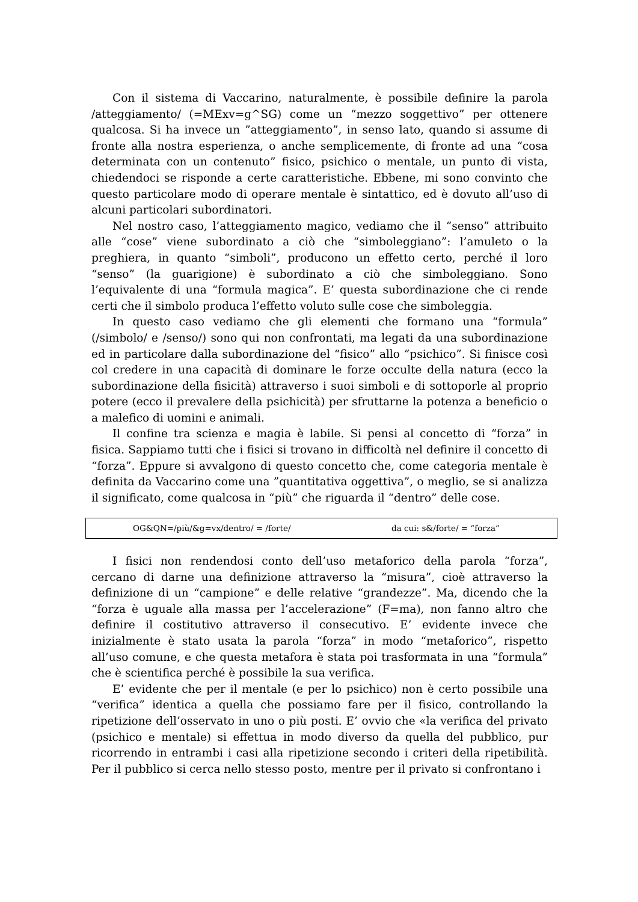Con il sistema di Vaccarino, naturalmente, è possibile definire la parola /atteggiamento/ (=MExv=g^SG) come un “mezzo soggettivo” per ottenere qualcosa. Si ha invece un ”atteggiamento”, in senso lato, quando si assume di fronte alla nostra esperienza, o anche semplicemente, di fronte ad una “cosa determinata con un contenuto” fisico, psichico o mentale, un punto di vista, chiedendoci se risponde a certe caratteristiche. Ebbene, mi sono convinto che questo particolare modo di operare mentale è sintattico, ed è dovuto all’uso di alcuni particolari subordinatori.
Nel nostro caso, l’atteggiamento magico, vediamo che il “senso” attribuito alle “cose” viene subordinato a ciò che “simboleggiano”: l’amuleto o la preghiera, in quanto “simboli”, producono un effetto certo, perché il loro “senso” (la guarigione) è subordinato a ciò che simboleggiano. Sono l’equivalente di una “formula magica”. E’ questa subordinazione che ci rende certi che il simbolo produca l’effetto voluto sulle cose che simboleggia.
In questo caso vediamo che gli elementi che formano una “formula” (/simbolo/ e /senso/) sono qui non confrontati, ma legati da una subordinazione ed in particolare dalla subordinazione del “fisico” allo “psichico”. Si finisce così col credere in una capacità di dominare le forze occulte della natura (ecco la subordinazione della fisicità) attraverso i suoi simboli e di sottoporle al proprio potere (ecco il prevalere della psichicità) per sfruttarne la potenza a beneficio o a malefico di uomini e animali.
Il confine tra scienza e magia è labile. Si pensi al concetto di “forza” in fisica. Sappiamo tutti che i fisici si trovano in difficoltà nel definire il concetto di “forza”. Eppure si avvalgono di questo concetto che, come categoria mentale è definita da Vaccarino come una ”quantitativa oggettiva”, o meglio, se si analizza il significato, come qualcosa in “più” che riguarda il “dentro” delle cose.
| OG&QN=/più/&g=vx/dentro/ = /forte/ | da cui: s&/forte/ = “forza” |
I fisici non rendendosi conto dell’uso metaforico della parola “forza”, cercano di darne una definizione attraverso la “misura”, cioè attraverso la definizione di un “campione” e delle relative “grandezze”. Ma, dicendo che la “forza è uguale alla massa per l’accelerazione” (F=ma), non fanno altro che definire il costitutivo attraverso il consecutivo. E’ evidente invece che inizialmente è stato usata la parola “forza” in modo “metaforico”, rispetto all’uso comune, e che questa metafora è stata poi trasformata in una “formula” che è scientifica perché è possibile la sua verifica.
E’ evidente che per il mentale (e per lo psichico) non è certo possibile una “verifica” identica a quella che possiamo fare per il fisico, controllando la ripetizione dell’osservato in uno o più posti. E’ ovvio che «la verifica del privato (psichico e mentale) si effettua in modo diverso da quella del pubblico, pur ricorrendo in entrambi i casi alla ripetizione secondo i criteri della ripetibilità. Per il pubblico si cerca nello stesso posto, mentre per il privato si confrontano i